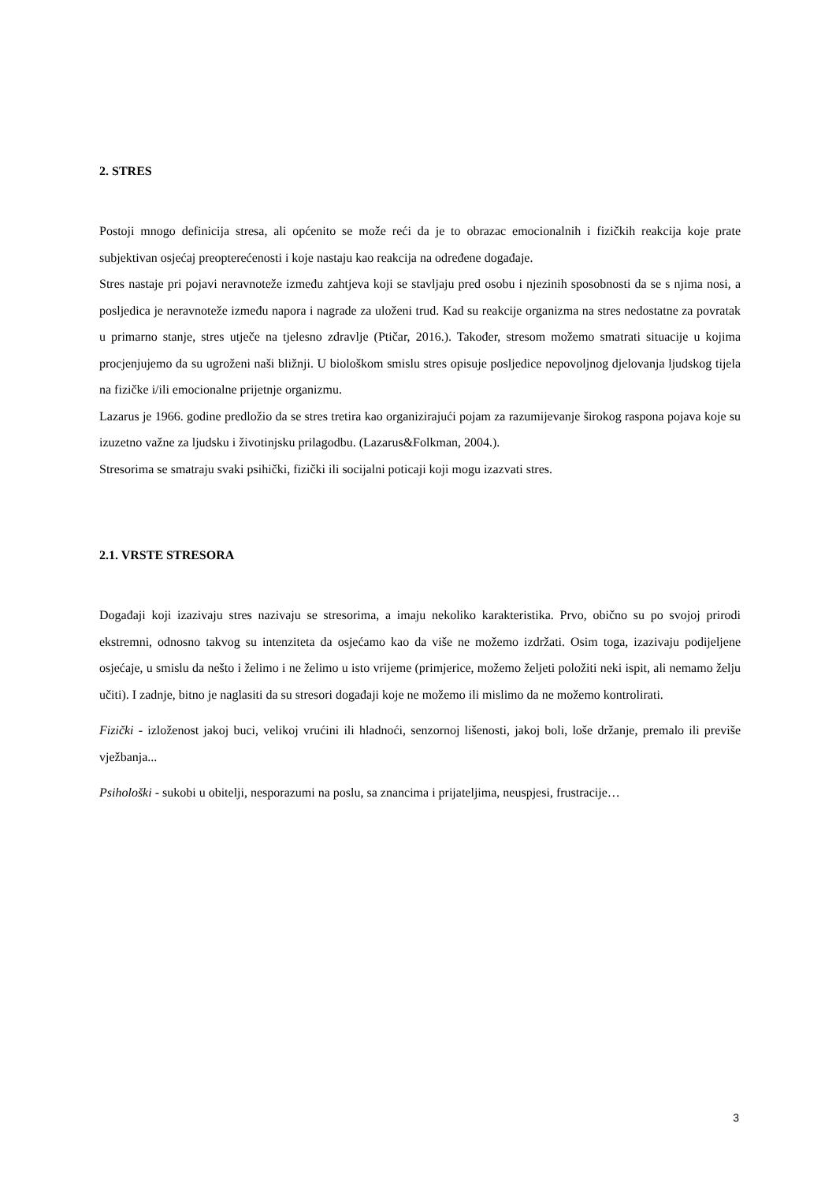2. STRES
Postoji mnogo definicija stresa, ali općenito se može reći da je to obrazac emocionalnih i fizičkih reakcija koje prate subjektivan osjećaj preopterećenosti i koje nastaju kao reakcija na određene događaje.
Stres nastaje pri pojavi neravnoteže između zahtjeva koji se stavljaju pred osobu i njezinih sposobnosti da se s njima nosi, a posljedica je neravnoteže između napora i nagrade za uloženi trud. Kad su reakcije organizma na stres nedostatne za povratak u primarno stanje, stres utječe na tjelesno zdravlje (Ptičar, 2016.). Također, stresom možemo smatrati situacije u kojima procjenjujemo da su ugroženi naši bližnji. U biološkom smislu stres opisuje posljedice nepovoljnog djelovanja ljudskog tijela na fizičke i/ili emocionalne prijetnje organizmu.
Lazarus je 1966. godine predložio da se stres tretira kao organizirajući pojam za razumijevanje širokog raspona pojava koje su izuzetno važne za ljudsku i životinjsku prilagodbu. (Lazarus&Folkman, 2004.).
Stresorima se smatraju svaki psihički, fizički ili socijalni poticaji koji mogu izazvati stres.
2.1. VRSTE STRESORA
Događaji koji izazivaju stres nazivaju se stresorima, a imaju nekoliko karakteristika. Prvo, obično su po svojoj prirodi ekstremni, odnosno takvog su intenziteta da osjećamo kao da više ne možemo izdržati. Osim toga, izazivaju podijeljene osjećaje, u smislu da nešto i želimo i ne želimo u isto vrijeme (primjerice, možemo željeti položiti neki ispit, ali nemamo želju učiti). I zadnje, bitno je naglasiti da su stresori događaji koje ne možemo ili mislimo da ne možemo kontrolirati.
Fizički - izloženost jakoj buci, velikoj vrućini ili hladnoći, senzornoj lišenosti, jakoj boli, loše držanje, premalo ili previše vježbanja...
Psihološki - sukobi u obitelji, nesporazumi na poslu, sa znancima i prijateljima, neuspjesi, frustracije…
3